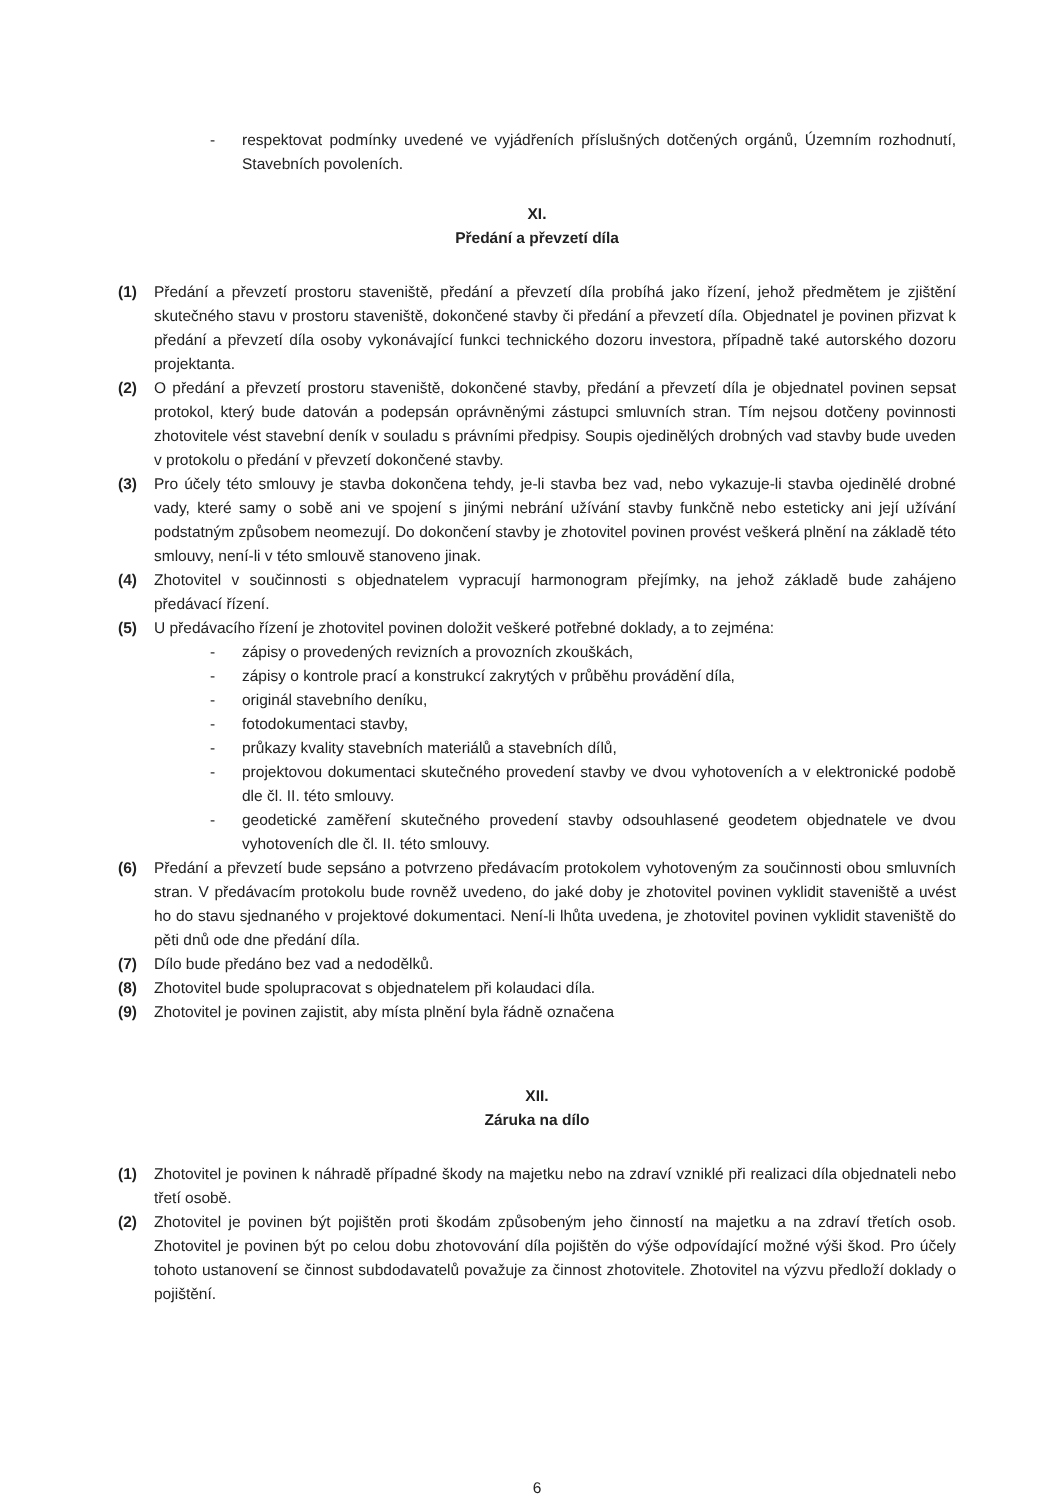- respektovat podmínky uvedené ve vyjádřeních příslušných dotčených orgánů, Územním rozhodnutí, Stavebních povoleních.
XI.
Předání a převzetí díla
(1) Předání a převzetí prostoru staveniště, předání a převzetí díla probíhá jako řízení, jehož předmětem je zjištění skutečného stavu v prostoru staveniště, dokončené stavby či předání a převzetí díla. Objednatel je povinen přizvat k předání a převzetí díla osoby vykonávající funkci technického dozoru investora, případně také autorského dozoru projektanta.
(2) O předání a převzetí prostoru staveniště, dokončené stavby, předání a převzetí díla je objednatel povinen sepsat protokol, který bude datován a podepsán oprávněnými zástupci smluvních stran. Tím nejsou dotčeny povinnosti zhotovitele vést stavební deník v souladu s právními předpisy. Soupis ojedinělých drobných vad stavby bude uveden v protokolu o předání v převzetí dokončené stavby.
(3) Pro účely této smlouvy je stavba dokončena tehdy, je-li stavba bez vad, nebo vykazuje-li stavba ojedinělé drobné vady, které samy o sobě ani ve spojení s jinými nebrání užívání stavby funkčně nebo esteticky ani její užívání podstatným způsobem neomezují. Do dokončení stavby je zhotovitel povinen provést veškerá plnění na základě této smlouvy, není-li v této smlouvě stanoveno jinak.
(4) Zhotovitel v součinnosti s objednatelem vypracují harmonogram přejímky, na jehož základě bude zahájeno předávací řízení.
(5) U předávacího řízení je zhotovitel povinen doložit veškeré potřebné doklady, a to zejména:
- zápisy o provedených revizních a provozních zkouškách,
- zápisy o kontrole prací a konstrukcí zakrytých v průběhu provádění díla,
- originál stavebního deníku,
- fotodokumentaci stavby,
- průkazy kvality stavebních materiálů a stavebních dílů,
- projektovou dokumentaci skutečného provedení stavby ve dvou vyhotoveních a v elektronické podobě dle čl. II. této smlouvy.
- geodetické zaměření skutečného provedení stavby odsouhlasené geodetem objednatele ve dvou vyhotoveních dle čl. II. této smlouvy.
(6) Předání a převzetí bude sepsáno a potvrzeno předávacím protokolem vyhotoveným za součinnosti obou smluvních stran. V předávacím protokolu bude rovněž uvedeno, do jaké doby je zhotovitel povinen vyklidit staveniště a uvést ho do stavu sjednaného v projektové dokumentaci. Není-li lhůta uvedena, je zhotovitel povinen vyklidit staveniště do pěti dnů ode dne předání díla.
(7) Dílo bude předáno bez vad a nedodělků.
(8) Zhotovitel bude spolupracovat s objednatelem při kolaudaci díla.
(9) Zhotovitel je povinen zajistit, aby místa plnění byla řádně označena
XII.
Záruka na dílo
(1) Zhotovitel je povinen k náhradě případné škody na majetku nebo na zdraví vzniklé při realizaci díla objednateli nebo třetí osobě.
(2) Zhotovitel je povinen být pojištěn proti škodám způsobeným jeho činností na majetku a na zdraví třetích osob. Zhotovitel je povinen být po celou dobu zhotovování díla pojištěn do výše odpovídající možné výši škod. Pro účely tohoto ustanovení se činnost subdodavatelů považuje za činnost zhotovitele. Zhotovitel na výzvu předloží doklady o pojištění.
6